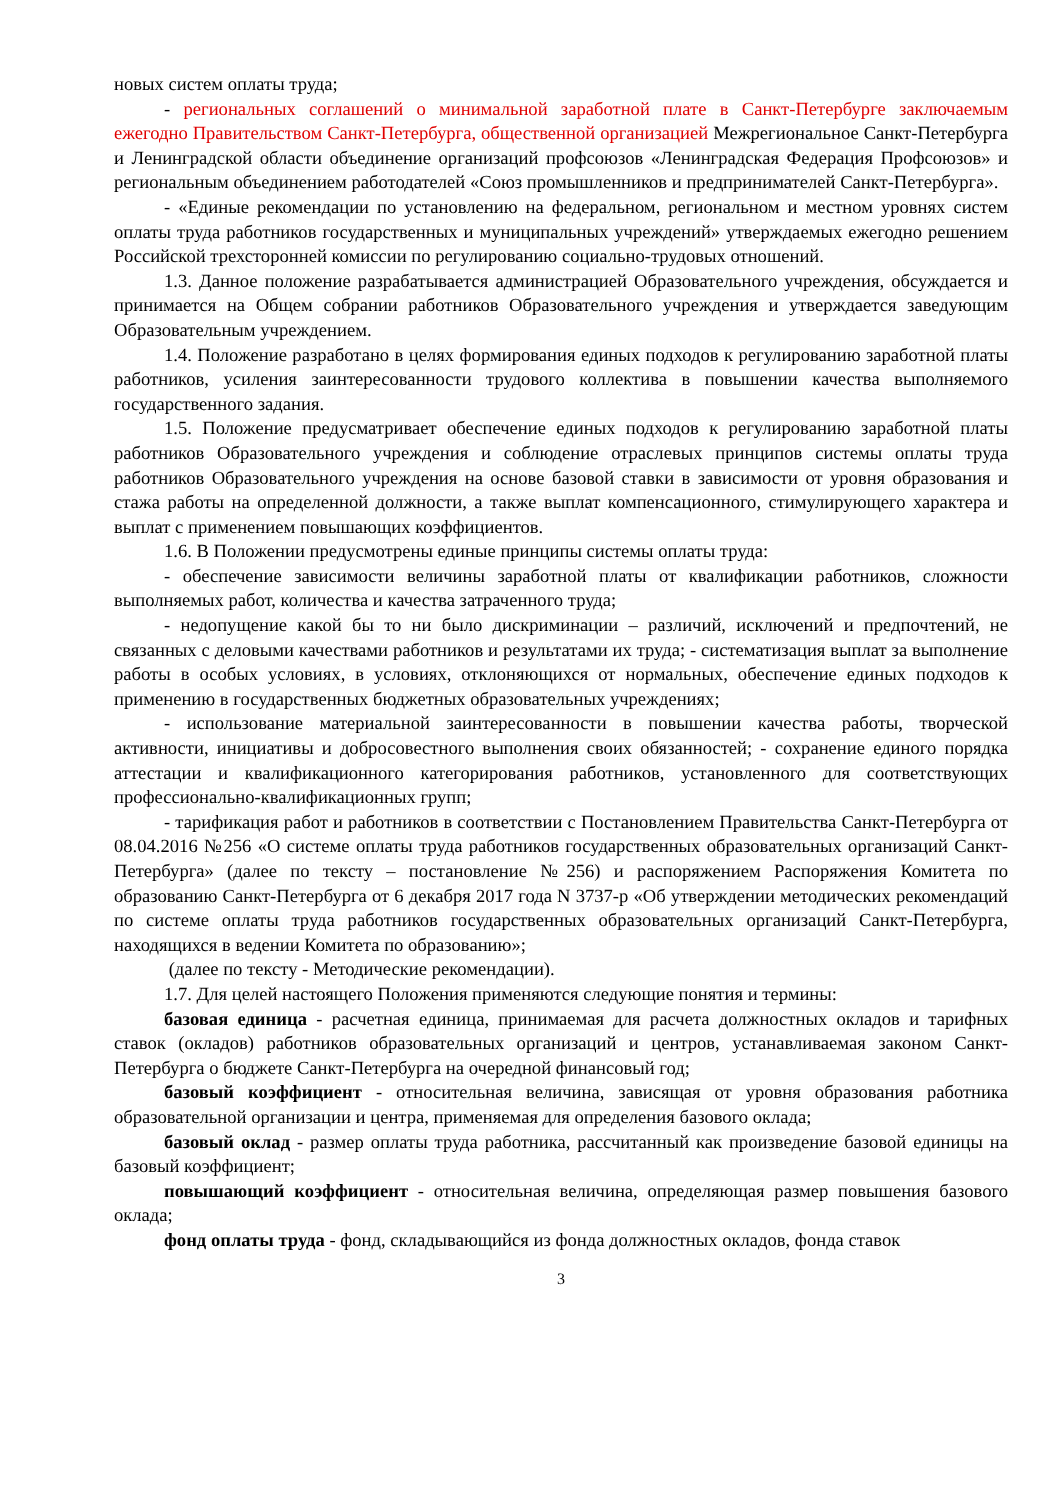новых систем оплаты труда;
- региональных соглашений о минимальной заработной плате в Санкт-Петербурге заключаемым ежегодно Правительством Санкт-Петербурга, общественной организацией Межрегиональное Санкт-Петербурга и Ленинградской области объединение организаций профсоюзов «Ленинградская Федерация Профсоюзов» и региональным объединением работодателей «Союз промышленников и предпринимателей Санкт-Петербурга».
- «Единые рекомендации по установлению на федеральном, региональном и местном уровнях систем оплаты труда работников государственных и муниципальных учреждений» утверждаемых ежегодно решением Российской трехсторонней комиссии по регулированию социально-трудовых отношений.
1.3. Данное положение разрабатывается администрацией Образовательного учреждения, обсуждается и принимается на Общем собрании работников Образовательного учреждения и утверждается заведующим Образовательным учреждением.
1.4. Положение разработано в целях формирования единых подходов к регулированию заработной платы работников, усиления заинтересованности трудового коллектива в повышении качества выполняемого государственного задания.
1.5. Положение предусматривает обеспечение единых подходов к регулированию заработной платы работников Образовательного учреждения и соблюдение отраслевых принципов системы оплаты труда работников Образовательного учреждения на основе базовой ставки в зависимости от уровня образования и стажа работы на определенной должности, а также выплат компенсационного, стимулирующего характера и выплат с применением повышающих коэффициентов.
1.6. В Положении предусмотрены единые принципы системы оплаты труда:
- обеспечение зависимости величины заработной платы от квалификации работников, сложности выполняемых работ, количества и качества затраченного труда;
- недопущение какой бы то ни было дискриминации – различий, исключений и предпочтений, не связанных с деловыми качествами работников и результатами их труда; - систематизация выплат за выполнение работы в особых условиях, в условиях, отклоняющихся от нормальных, обеспечение единых подходов к применению в государственных бюджетных образовательных учреждениях;
- использование материальной заинтересованности в повышении качества работы, творческой активности, инициативы и добросовестного выполнения своих обязанностей; - сохранение единого порядка аттестации и квалификационного категорирования работников, установленного для соответствующих профессионально-квалификационных групп;
- тарификация работ и работников в соответствии с Постановлением Правительства Санкт-Петербурга от 08.04.2016 №256 «О системе оплаты труда работников государственных образовательных организаций Санкт-Петербурга» (далее по тексту – постановление №256) и распоряжением Распоряжения Комитета по образованию Санкт-Петербурга от 6 декабря 2017 года N 3737-р «Об утверждении методических рекомендаций по системе оплаты труда работников государственных образовательных организаций Санкт-Петербурга, находящихся в ведении Комитета по образованию»;
(далее по тексту - Методические рекомендации).
1.7. Для целей настоящего Положения применяются следующие понятия и термины:
базовая единица - расчетная единица, принимаемая для расчета должностных окладов и тарифных ставок (окладов) работников образовательных организаций и центров, устанавливаемая законом Санкт-Петербурга о бюджете Санкт-Петербурга на очередной финансовый год;
базовый коэффициент - относительная величина, зависящая от уровня образования работника образовательной организации и центра, применяемая для определения базового оклада;
базовый оклад - размер оплаты труда работника, рассчитанный как произведение базовой единицы на базовый коэффициент;
повышающий коэффициент - относительная величина, определяющая размер повышения базового оклада;
фонд оплаты труда - фонд, складывающийся из фонда должностных окладов, фонда ставок
3